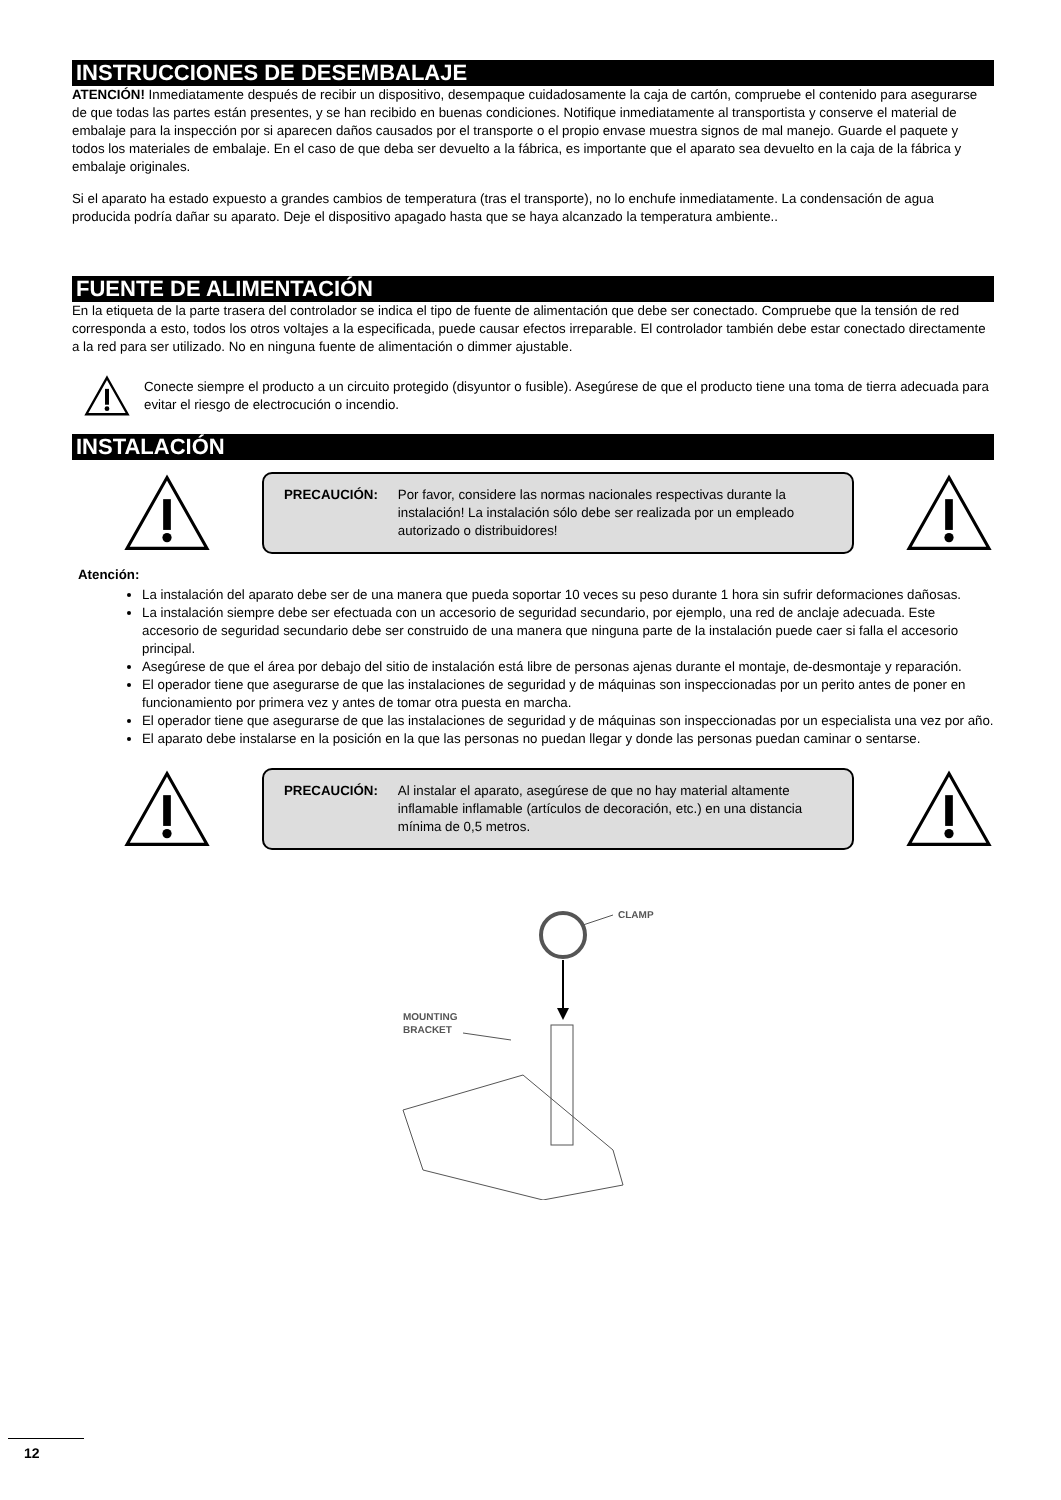INSTRUCCIONES DE DESEMBALAJE
ATENCIÓN! Inmediatamente después de recibir un dispositivo, desempaque cuidadosamente la caja de cartón, compruebe el contenido para asegurarse de que todas las partes están presentes, y se han recibido en buenas condiciones. Notifique inmediatamente al transportista y conserve el material de embalaje para la inspección por si aparecen daños causados por el transporte o el propio envase muestra signos de mal manejo. Guarde el paquete y todos los materiales de embalaje. En el caso de que deba ser devuelto a la fábrica, es importante que el aparato sea devuelto en la caja de la fábrica y embalaje originales.
Si el aparato ha estado expuesto a grandes cambios de temperatura (tras el transporte), no lo enchufe inmediatamente. La condensación de agua producida podría dañar su aparato. Deje el dispositivo apagado hasta que se haya alcanzado la temperatura ambiente..
FUENTE DE ALIMENTACIÓN
En la etiqueta de la parte trasera del controlador se indica el tipo de fuente de alimentación que debe ser conectado. Compruebe que la tensión de red corresponda a esto, todos los otros voltajes a la especificada, puede causar efectos irreparable. El controlador también debe estar conectado directamente a la red para ser utilizado. No en ninguna fuente de alimentación o dimmer ajustable.
Conecte siempre el producto a un circuito protegido (disyuntor o fusible). Asegúrese de que el producto tiene una toma de tierra adecuada para evitar el riesgo de electrocución o incendio.
INSTALACIÓN
PRECAUCIÓN: Por favor, considere las normas nacionales respectivas durante la instalación! La instalación sólo debe ser realizada por un empleado autorizado o distribuidores!
Atención:
La instalación del aparato debe ser de una manera que pueda soportar 10 veces su peso durante 1 hora sin sufrir deformaciones dañosas.
La instalación siempre debe ser efectuada con un accesorio de seguridad secundario, por ejemplo, una red de anclaje adecuada. Este accesorio de seguridad secundario debe ser construido de una manera que ninguna parte de la instalación puede caer si falla el accesorio principal.
Asegúrese de que el área por debajo del sitio de instalación está libre de personas ajenas durante el montaje, de-desmontaje y reparación.
El operador tiene que asegurarse de que las instalaciones de seguridad y de máquinas son inspeccionadas por un perito antes de poner en funcionamiento por primera vez y antes de tomar otra puesta en marcha.
El operador tiene que asegurarse de que las instalaciones de seguridad y de máquinas son inspeccionadas por un especialista una vez por año.
El aparato debe instalarse en la posición en la que las personas no puedan llegar y donde las personas puedan caminar o sentarse.
PRECAUCIÓN: Al instalar el aparato, asegúrese de que no hay material altamente inflamable inflamable (artículos de decoración, etc.) en una distancia mínima de 0,5 metros.
CLAMP
MOUNTING
BRACKET
12